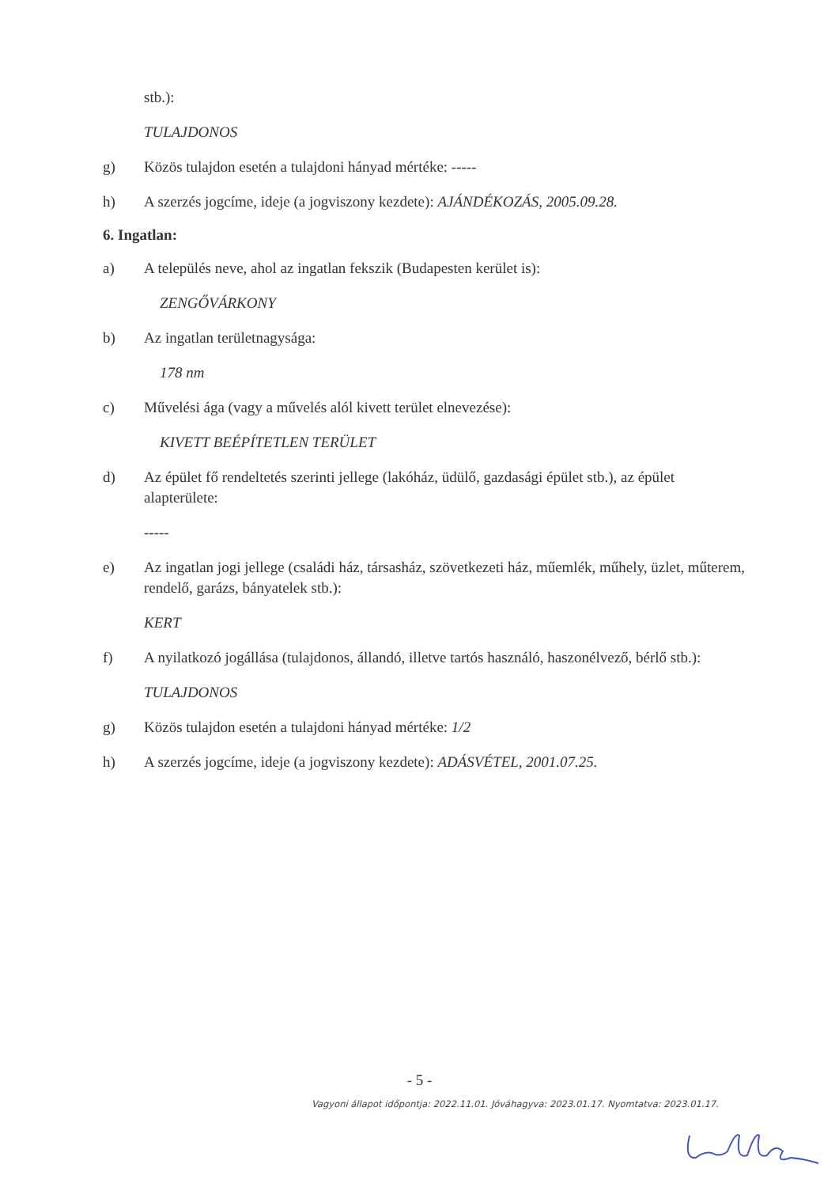stb.):
TULAJDONOS
g) Közös tulajdon esetén a tulajdoni hányad mértéke: -----
h) A szerzés jogcíme, ideje (a jogviszony kezdete): AJÁNDÉKOZÁS, 2005.09.28.
6. Ingatlan:
a) A település neve, ahol az ingatlan fekszik (Budapesten kerület is):
ZENGŐVÁRKONY
b) Az ingatlan területnagysága:
178 nm
c) Művelési ága (vagy a művelés alól kivett terület elnevezése):
KIVETT BEÉPÍTETLEN TERÜLET
d) Az épület fő rendeltetés szerinti jellege (lakóház, üdülő, gazdasági épület stb.), az épület alapterülete:
-----
e) Az ingatlan jogi jellege (családi ház, társasház, szövetkezeti ház, műemlék, műhely, üzlet, műterem, rendelő, garázs, bányatelek stb.):
KERT
f) A nyilatkozó jogállása (tulajdonos, állandó, illetve tartós használó, haszonélvező, bérlő stb.):
TULAJDONOS
g) Közös tulajdon esetén a tulajdoni hányad mértéke: 1/2
h) A szerzés jogcíme, ideje (a jogviszony kezdete): ADÁSVÉTEL, 2001.07.25.
- 5 -
Vagyoni állapot időpontja: 2022.11.01. Jóváhagyva: 2023.01.17. Nyomtatva: 2023.01.17.